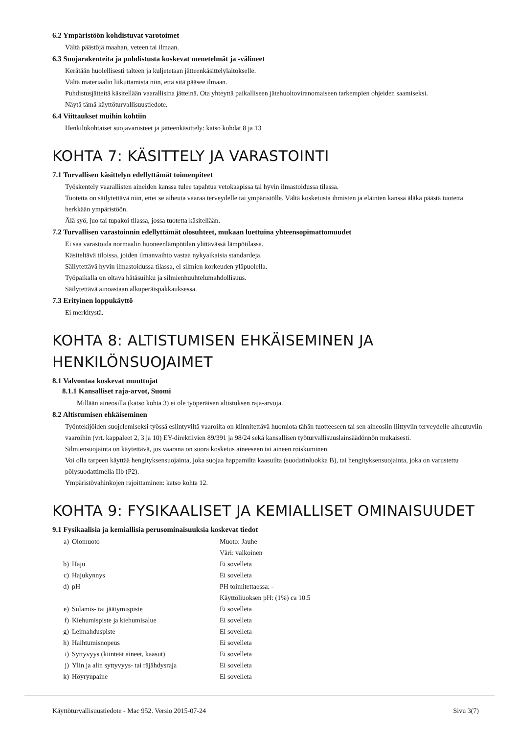6.2 Ympäristöön kohdistuvat varotoimet
Vältä päästöjä maahan, veteen tai ilmaan.
6.3 Suojarakenteita ja puhdistusta koskevat menetelmät ja -välineet
Kerätään huolellisesti talteen ja kuljetetaan jätteenkäsittelylaitokselle.
Vältä materiaalin liikuttamista niin, että sitä pääsee ilmaan.
Puhdistusjätteitä käsitellään vaarallisina jätteinä. Ota yhteyttä paikalliseen jätehuoltoviranomaiseen tarkempien ohjeiden saamiseksi.
Näytä tämä käyttöturvallisuustiedote.
6.4 Viittaukset muihin kohtiin
Henkilökohtaiset suojavarusteet ja jätteenkäsittely: katso kohdat 8 ja 13
KOHTA 7: KÄSITTELY JA VARASTOINTI
7.1 Turvallisen käsittelyn edellyttämät toimenpiteet
Työskentely vaarallisten aineiden kanssa tulee tapahtua vetokaapissa tai hyvin ilmastoidussa tilassa.
Tuotetta on säilytettävä niin, ettei se aiheuta vaaraa terveydelle tai ympäristölle. Vältä kosketusta ihmisten ja eläinten kanssa äläkä päästä tuotetta herkkään ympäristöön.
Älä syö, juo tai tupakoi tilassa, jossa tuotetta käsitellään.
7.2 Turvallisen varastoinnin edellyttämät olosuhteet, mukaan luettuina yhteensopimattomuudet
Ei saa varastoida normaalin huoneenlämpötilan ylittävässä lämpötilassa.
Käsiteltävä tiloissa, joiden ilmanvaihto vastaa nykyaikaisia standardeja.
Säilytettävä hyvin ilmastoidussa tilassa, ei silmien korkeuden yläpuolella.
Työpaikalla on oltava hätäsuihku ja silmienhuuhtelumahdollisuus.
Säilytettävä ainoastaan alkuperäispakkauksessa.
7.3 Erityinen loppukäyttö
Ei merkitystä.
KOHTA 8: ALTISTUMISEN EHKÄISEMINEN JA HENKILÖNSUOJAIMET
8.1 Valvontaa koskevat muuttujat
8.1.1 Kansalliset raja-arvot, Suomi
Millään aineosilla (katso kohta 3) ei ole työperäisen altistuksen raja-arvoja.
8.2 Altistumisen ehkäiseminen
Työntekijöiden suojelemiseksi työssä esiintyviltä vaaroilta on kiinnitettävä huomiota tähän tuotteeseen tai sen aineosiin liittyviin terveydelle aiheutuviin vaaroihin (vrt. kappaleet 2, 3 ja 10) EY-direktiivien 89/391 ja 98/24 sekä kansallisen työturvallisuuslainsäädönnön mukaisesti.
Silmiensuojainta on käytettävä, jos vaarana on suora kosketus aineeseen tai aineen roiskuminen.
Voi olla tarpeen käyttää hengityksensuojainta, joka suojaa happamilta kaasuilta (suodatinluokka B), tai hengityksensuojainta, joka on varustettu pölysuodattimella IIb (P2).
Ympäristövahinkojen rajoittaminen: katso kohta 12.
KOHTA 9: FYSIKAALISET JA KEMIALLISET OMINAISUUDET
9.1 Fysikaalisia ja kemiallisia perusominaisuuksia koskevat tiedot
| a) | Olomuoto | Muoto: Jauhe Väri: valkoinen |
| b) | Haju | Ei sovelleta |
| c) | Hajukynnys | Ei sovelleta |
| d) | pH | PH toimitettaessa: - Käyttöliuoksen pH: (1%) ca 10.5 |
| e) | Sulamis- tai jäätymispiste | Ei sovelleta |
| f) | Kiehumispiste ja kiehumisalue | Ei sovelleta |
| g) | Leimahduspiste | Ei sovelleta |
| h) | Haihtumisnopeus | Ei sovelleta |
| i) | Syttyvyys (kiinteät aineet, kaasut) | Ei sovelleta |
| j) | Ylin ja alin syttyvyys- tai räjähdysraja | Ei sovelleta |
| k) | Höyrynpaine | Ei sovelleta |
Käyttöturvallisuustiedote - Mac 952. Versio 2015-07-24 Sivu 3(7)